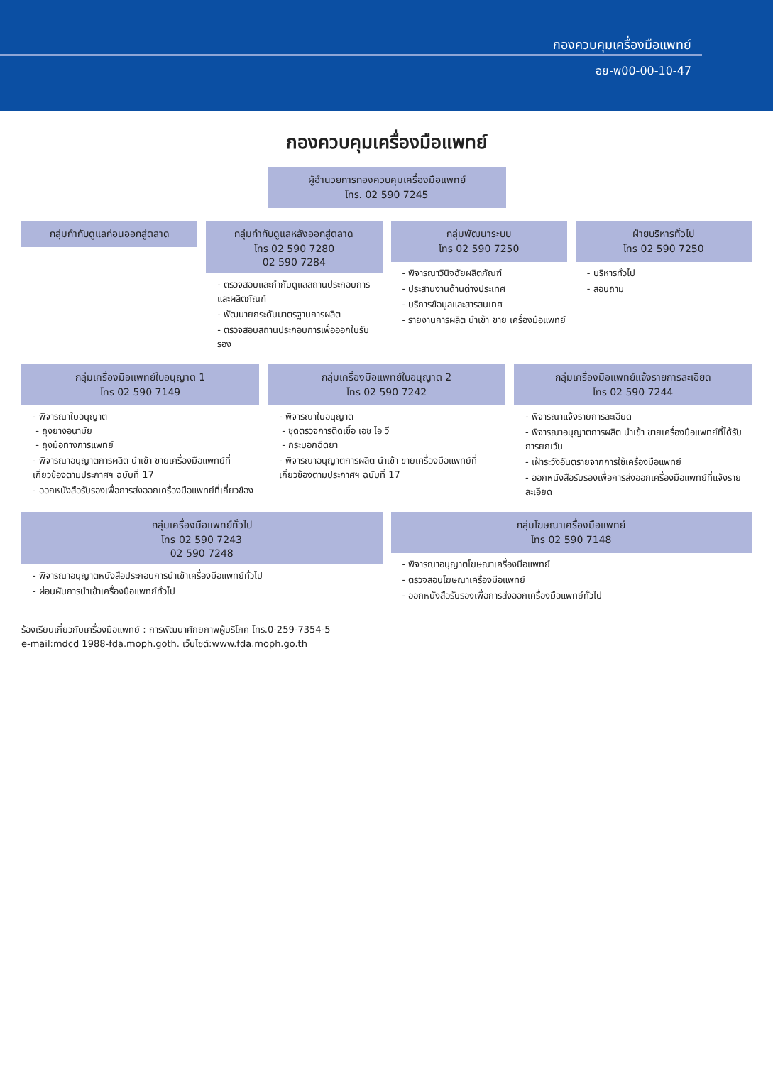กองควบคุมเครื่องมือแพทย์
อย-พ00-00-10-47
กองควบคุมเครื่องมือแพทย์
ผู้อำนวยการกองควบคุมเครื่องมือแพทย์
โทร. 02 590 7245
กลุ่มกำกับดูแลก่อนออกสู่ตลาด กลุ่มกำกับดูแลหลังออกสู่ตลาด
โทร 02 590 7280
02 590 7284
- ตรวจสอบและกำกับดูแลสถานประกอบการและผลิตภัณฑ์
- พัฒนายกระดับมาตรฐานการผลิต
- ตรวจสอบสถานประกอบการเพื่อออกใบรับรอง
กลุ่มพัฒนาระบบ
โทร 02 590 7250
- พิจารณาวินิจฉัยผลิตภัณฑ์
- ประสานงานด้านต่างประเทศ
- บริการข้อมูลและสารสนเทศ
- รายงานการผลิต นำเข้า ขาย เครื่องมือแพทย์
ฝ่ายบริหารทั่วไป
โทร 02 590 7250
- บริหารทั่วไป
- สอบถาม
กลุ่มเครื่องมือแพทย์ใบอนุญาต 1
โทร 02 590 7149
- พิจารณาใบอนุญาต
- ถุงยางอนามัย
- ถุงมือทางการแพทย์
- พิจารณาอนุญาตการผลิต นำเข้า ขายเครื่องมือแพทย์ที่เกี่ยวข้องตามประกาศฯ ฉบับที่ 17
- ออกหนังสือรับรองเพื่อการส่งออกเครื่องมือแพทย์ที่เกี่ยวข้อง
กลุ่มเครื่องมือแพทย์ใบอนุญาต 2
โทร 02 590 7242
- พิจารณาใบอนุญาต
- ชุดตรวจการติดเชื้อ เอช ไอ วี
- กระบอกฉีดยา
- พิจารณาอนุญาตการผลิต นำเข้า ขายเครื่องมือแพทย์ที่เกี่ยวข้องตามประกาศฯ ฉบับที่ 17
กลุ่มเครื่องมือแพทย์แจ้งรายการละเอียด
โทร 02 590 7244
- พิจารณาแจ้งรายการละเอียด
- พิจารณาอนุญาตการผลิต นำเข้า ขายเครื่องมือแพทย์ที่ได้รับการยกเว้น
- เฝ้าระวังอันตรายจากการใช้เครื่องมือแพทย์
- ออกหนังสือรับรองเพื่อการส่งออกเครื่องมือแพทย์ที่แจ้งรายละเอียด
กลุ่มเครื่องมือแพทย์ทั่วไป
โทร 02 590 7243
02 590 7248
- พิจารณาอนุญาตหนังสือประกอบการนำเข้าเครื่องมือแพทย์ทั่วไป
- ผ่อนผันการนำเข้าเครื่องมือแพทย์ทั่วไป
กลุ่มโฆษณาเครื่องมือแพทย์
โทร 02 590 7148
- พิจารณาอนุญาตโฆษณาเครื่องมือแพทย์
- ตรวจสอบโฆษณาเครื่องมือแพทย์
- ออกหนังสือรับรองเพื่อการส่งออกเครื่องมือแพทย์ทั่วไป
ร้องเรียนเกี่ยวกับเครื่องมือแพทย์ : การพัฒนาศักยภาพผู้บริโภค โทร.0-259-7354-5
e-mail:mdcd 1988-fda.moph.goth. เว็บไซต์:www.fda.moph.go.th